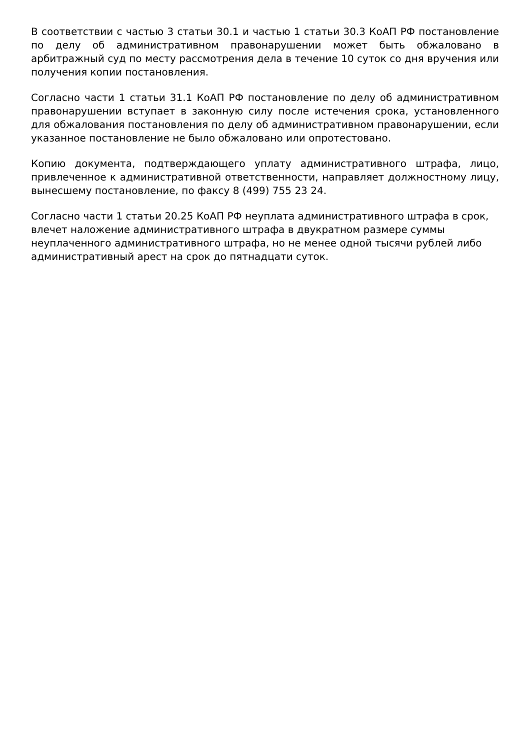В соответствии с частью 3 статьи 30.1 и частью 1 статьи 30.3 КоАП РФ постановление по делу об административном правонарушении может быть обжаловано в арбитражный суд по месту рассмотрения дела в течение 10 суток со дня вручения или получения копии постановления.
Согласно части 1 статьи 31.1 КоАП РФ постановление по делу об административном правонарушении вступает в законную силу после истечения срока, установленного для обжалования постановления по делу об административном правонарушении, если указанное постановление не было обжаловано или опротестовано.
Копию документа, подтверждающего уплату административного штрафа, лицо, привлеченное к административной ответственности, направляет должностному лицу, вынесшему постановление, по факсу 8 (499) 755 23 24.
Согласно части 1 статьи 20.25 КоАП РФ неуплата административного штрафа в срок, влечет наложение административного штрафа в двукратном размере суммы неуплаченного административного штрафа, но не менее одной тысячи рублей либо административный арест на срок до пятнадцати суток.